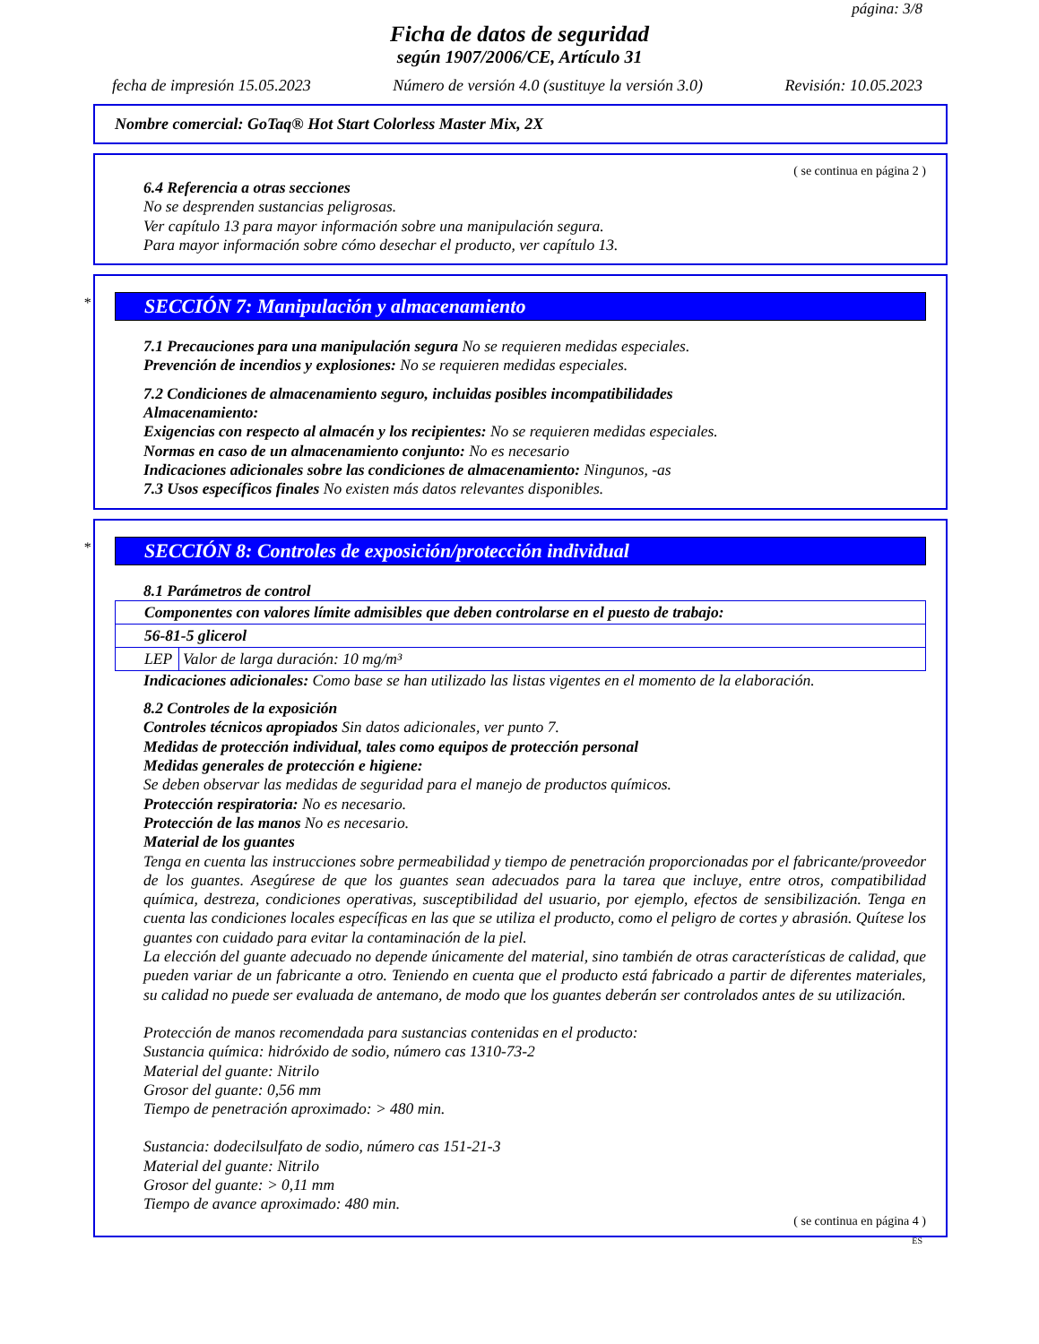página: 3/8
Ficha de datos de seguridad
según 1907/2006/CE, Artículo 31
fecha de impresión 15.05.2023 Número de versión 4.0 (sustituye la versión 3.0) Revisión: 10.05.2023
Nombre comercial: GoTaq® Hot Start Colorless Master Mix, 2X
( se continua en página 2 )
6.4 Referencia a otras secciones
No se desprenden sustancias peligrosas.
Ver capítulo 13 para mayor información sobre una manipulación segura.
Para mayor información sobre cómo desechar el producto, ver capítulo 13.
* SECCIÓN 7: Manipulación y almacenamiento
7.1 Precauciones para una manipulación segura No se requieren medidas especiales.
Prevención de incendios y explosiones: No se requieren medidas especiales.
7.2 Condiciones de almacenamiento seguro, incluidas posibles incompatibilidades
Almacenamiento:
Exigencias con respecto al almacén y los recipientes: No se requieren medidas especiales.
Normas en caso de un almacenamiento conjunto: No es necesario
Indicaciones adicionales sobre las condiciones de almacenamiento: Ningunos, -as
7.3 Usos específicos finales No existen más datos relevantes disponibles.
* SECCIÓN 8: Controles de exposición/protección individual
8.1 Parámetros de control
| Componentes con valores límite admisibles que deben controlarse en el puesto de trabajo: | |
| 56-81-5 glicerol | |
| LEP | Valor de larga duración: 10 mg/m³ |
Indicaciones adicionales: Como base se han utilizado las listas vigentes en el momento de la elaboración.
8.2 Controles de la exposición
Controles técnicos apropiados Sin datos adicionales, ver punto 7.
Medidas de protección individual, tales como equipos de protección personal
Medidas generales de protección e higiene:
Se deben observar las medidas de seguridad para el manejo de productos químicos.
Protección respiratoria: No es necesario.
Protección de las manos No es necesario.
Material de los guantes
Tenga en cuenta las instrucciones sobre permeabilidad y tiempo de penetración proporcionadas por el fabricante/proveedor de los guantes. Asegúrese de que los guantes sean adecuados para la tarea que incluye, entre otros, compatibilidad química, destreza, condiciones operativas, susceptibilidad del usuario, por ejemplo, efectos de sensibilización. Tenga en cuenta las condiciones locales específicas en las que se utiliza el producto, como el peligro de cortes y abrasión. Quítese los guantes con cuidado para evitar la contaminación de la piel.
La elección del guante adecuado no depende únicamente del material, sino también de otras características de calidad, que pueden variar de un fabricante a otro. Teniendo en cuenta que el producto está fabricado a partir de diferentes materiales, su calidad no puede ser evaluada de antemano, de modo que los guantes deberán ser controlados antes de su utilización.
Protección de manos recomendada para sustancias contenidas en el producto:
Sustancia química: hidróxido de sodio, número cas 1310-73-2
Material del guante: Nitrilo
Grosor del guante: 0,56 mm
Tiempo de penetración aproximado: > 480 min.
Sustancia: dodecilsulfato de sodio, número cas 151-21-3
Material del guante: Nitrilo
Grosor del guante: > 0,11 mm
Tiempo de avance aproximado: 480 min.
( se continua en página 4 )
ES